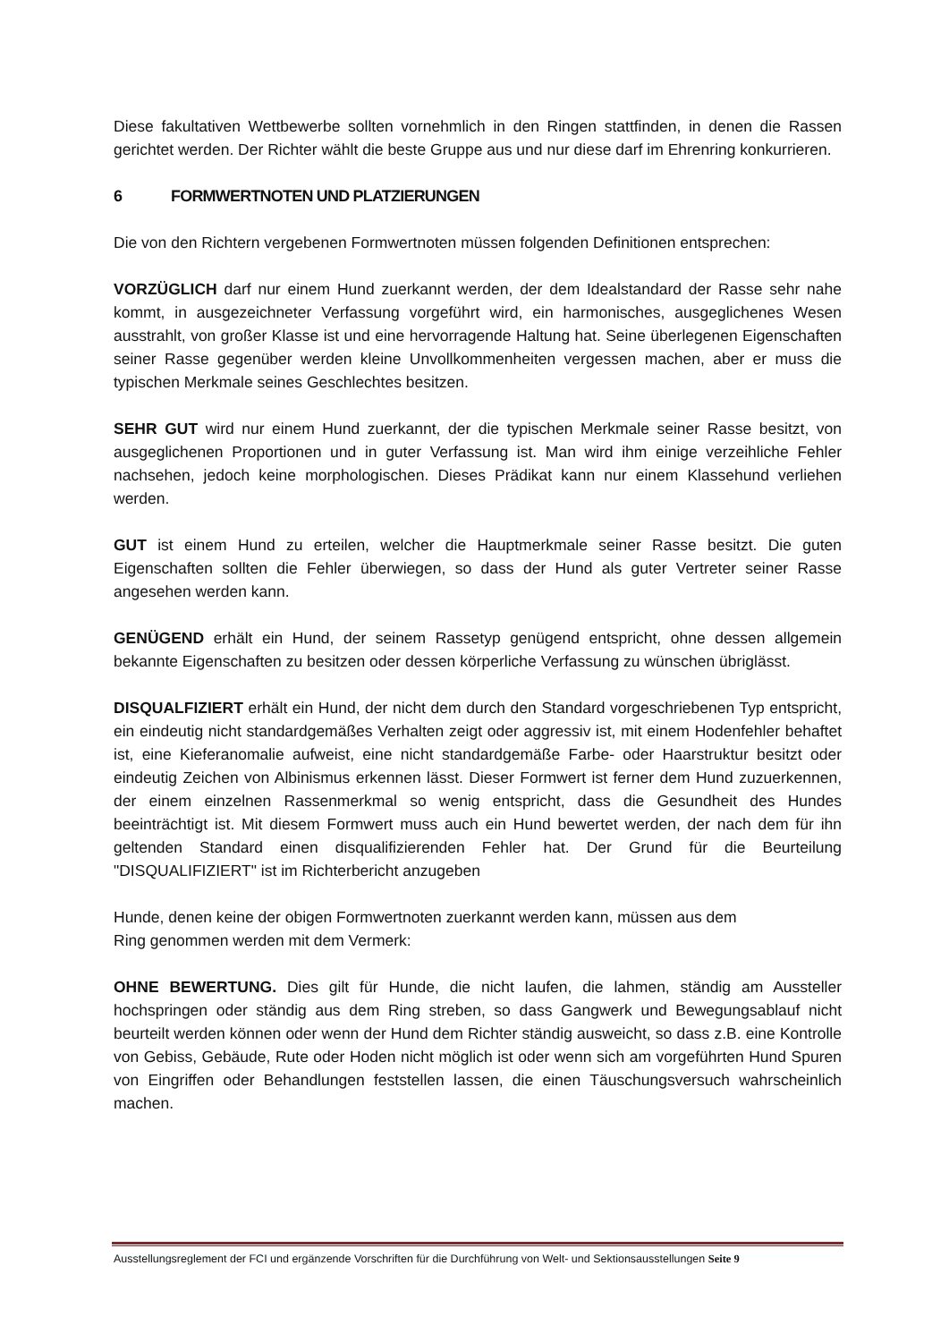Diese fakultativen Wettbewerbe sollten vornehmlich in den Ringen stattfinden, in denen die Rassen gerichtet werden. Der Richter wählt die beste Gruppe aus und nur diese darf im Ehrenring konkurrieren.
6 FORMWERTNOTEN UND PLATZIERUNGEN
Die von den Richtern vergebenen Formwertnoten müssen folgenden Definitionen entsprechen:
VORZÜGLICH darf nur einem Hund zuerkannt werden, der dem Idealstandard der Rasse sehr nahe kommt, in ausgezeichneter Verfassung vorgeführt wird, ein harmonisches, ausgeglichenes Wesen ausstrahlt, von großer Klasse ist und eine hervorragende Haltung hat. Seine überlegenen Eigenschaften seiner Rasse gegenüber werden kleine Unvollkommenheiten vergessen machen, aber er muss die typischen Merkmale seines Geschlechtes besitzen.
SEHR GUT wird nur einem Hund zuerkannt, der die typischen Merkmale seiner Rasse besitzt, von ausgeglichenen Proportionen und in guter Verfassung ist. Man wird ihm einige verzeihliche Fehler nachsehen, jedoch keine morphologischen. Dieses Prädikat kann nur einem Klassehund verliehen werden.
GUT ist einem Hund zu erteilen, welcher die Hauptmerkmale seiner Rasse besitzt. Die guten Eigenschaften sollten die Fehler überwiegen, so dass der Hund als guter Vertreter seiner Rasse angesehen werden kann.
GENÜGEND erhält ein Hund, der seinem Rassetyp genügend entspricht, ohne dessen allgemein bekannte Eigenschaften zu besitzen oder dessen körperliche Verfassung zu wünschen übriglässt.
DISQUALFIZIERT erhält ein Hund, der nicht dem durch den Standard vorgeschriebenen Typ entspricht, ein eindeutig nicht standardgemäßes Verhalten zeigt oder aggressiv ist, mit einem Hodenfehler behaftet ist, eine Kieferanomalie aufweist, eine nicht standardgemäße Farbe- oder Haarstruktur besitzt oder eindeutig Zeichen von Albinismus erkennen lässt. Dieser Formwert ist ferner dem Hund zuzuerkennen, der einem einzelnen Rassenmerkmal so wenig entspricht, dass die Gesundheit des Hundes beeinträchtigt ist. Mit diesem Formwert muss auch ein Hund bewertet werden, der nach dem für ihn geltenden Standard einen disqualifizierenden Fehler hat. Der Grund für die Beurteilung "DISQUALIFIZIERT" ist im Richterbericht anzugeben
Hunde, denen keine der obigen Formwertnoten zuerkannt werden kann, müssen aus dem
Ring genommen werden mit dem Vermerk:
OHNE BEWERTUNG. Dies gilt für Hunde, die nicht laufen, die lahmen, ständig am Aussteller hochspringen oder ständig aus dem Ring streben, so dass Gangwerk und Bewegungsablauf nicht beurteilt werden können oder wenn der Hund dem Richter ständig ausweicht, so dass z.B. eine Kontrolle von Gebiss, Gebäude, Rute oder Hoden nicht möglich ist oder wenn sich am vorgeführten Hund Spuren von Eingriffen oder Behandlungen feststellen lassen, die einen Täuschungsversuch wahrscheinlich machen.
Ausstellungsreglement der FCI und ergänzende Vorschriften für die Durchführung von Welt- und Sektionsausstellungen Seite 9